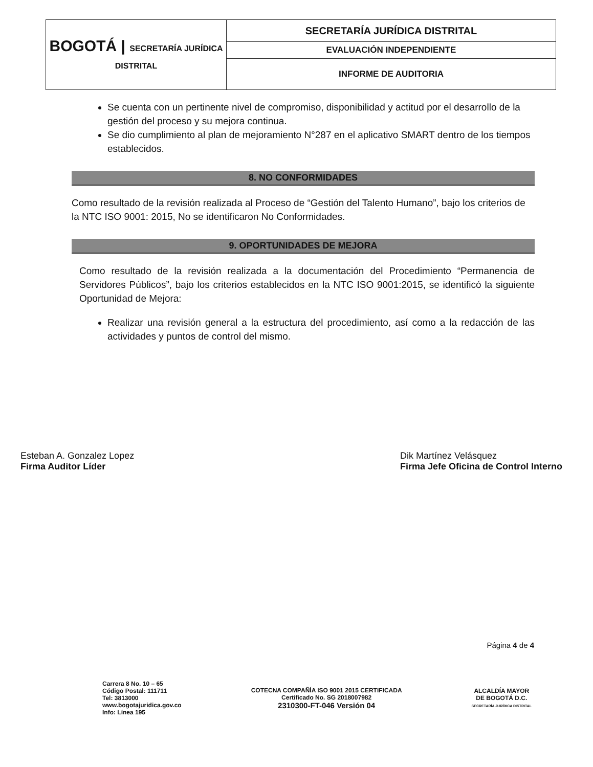| BOGOTÁ / SECRETARÍA JURÍDICA DISTRITAL | SECRETARÍA JURÍDICA DISTRITAL |
| | EVALUACIÓN INDEPENDIENTE |
| | INFORME DE AUDITORIA |
Se cuenta con un pertinente nivel de compromiso, disponibilidad y actitud por el desarrollo de la gestión del proceso y su mejora continua.
Se dio cumplimiento al plan de mejoramiento N°287 en el aplicativo SMART dentro de los tiempos establecidos.
8. NO CONFORMIDADES
Como resultado de la revisión realizada al Proceso de “Gestión del Talento Humano”, bajo los criterios de la NTC ISO 9001: 2015, No se identificaron No Conformidades.
9. OPORTUNIDADES DE MEJORA
Como resultado de la revisión realizada a la documentación del Procedimiento “Permanencia de Servidores Públicos”, bajo los criterios establecidos en la NTC ISO 9001:2015, se identificó la siguiente Oportunidad de Mejora:
Realizar una revisión general a la estructura del procedimiento, así como a la redacción de las actividades y puntos de control del mismo.
Esteban A. Gonzalez Lopez
Firma Auditor Líder
Dik Martínez Velásquez
Firma Jefe Oficina de Control Interno
Página 4 de 4
Carrera 8 No. 10 – 65
Código Postal: 111711
Tel: 3813000
www.bogotajuridica.gov.co
Info: Línea 195
COTECNA COMPAÑÍA ISO 9001 2015 CERTIFICADA
Certificado No. SG 2018007982
2310300-FT-046 Versión 04
ALCALDÍA MAYOR
DE BOGOTÁ D.C.
SECRETARÍA JURÍDICA DISTRITAL